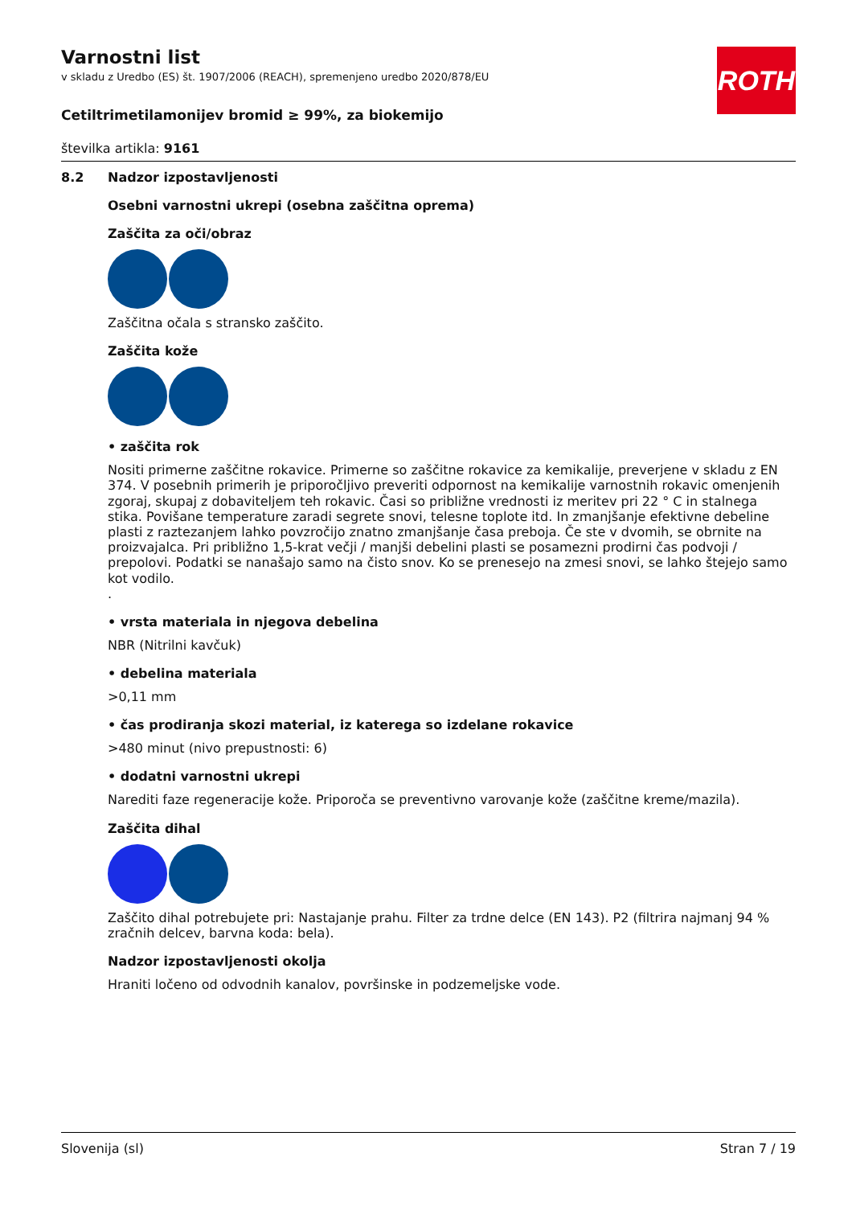ROTH
Varnostni list
v skladu z Uredbo (ES) št. 1907/2006 (REACH), spremenjeno uredbo 2020/878/EU
Cetiltrimetilamonijev bromid ≥ 99%, za biokemijo
številka artikla: 9161
8.2 Nadzor izpostavljenosti
Osebni varnostni ukrepi (osebna zaščitna oprema)
Zaščita za oči/obraz
Zaščitna očala s stransko zaščito.
Zaščita kože
• zaščita rok
Nositi primerne zaščitne rokavice. Primerne so zaščitne rokavice za kemikalije, preverjene v skladu z EN 374. V posebnih primerih je priporočljivo preveriti odpornost na kemikalije varnostnih rokavic omenjenih zgoraj, skupaj z dobaviteljem teh rokavic. Časi so približne vrednosti iz meritev pri 22 ° C in stalnega stika. Povišane temperature zaradi segrete snovi, telesne toplote itd. In zmanjšanje efektivne debeline plasti z raztezanjem lahko povzročijo znatno zmanjšanje časa preboja. Če ste v dvomih, se obrnite na proizvajalca. Pri približno 1,5-krat večji / manjši debelini plasti se posamezni prodirni čas podvoji / prepolovi. Podatki se nanašajo samo na čisto snov. Ko se prenesejo na zmesi snovi, se lahko štejejo samo kot vodilo.
.
• vrsta materiala in njegova debelina
NBR (Nitrilni kavčuk)
• debelina materiala
>0,11 mm
• čas prodiranja skozi material, iz katerega so izdelane rokavice
>480 minut (nivo prepustnosti: 6)
• dodatni varnostni ukrepi
Narediti faze regeneracije kože. Priporoča se preventivno varovanje kože (zaščitne kreme/mazila).
Zaščita dihal
Zaščito dihal potrebujete pri: Nastajanje prahu. Filter za trdne delce (EN 143). P2 (filtrira najmanj 94 % zračnih delcev, barvna koda: bela).
Nadzor izpostavljenosti okolja
Hraniti ločeno od odvodnih kanalov, površinske in podzemeljske vode.
Slovenija (sl) Stran 7 / 19